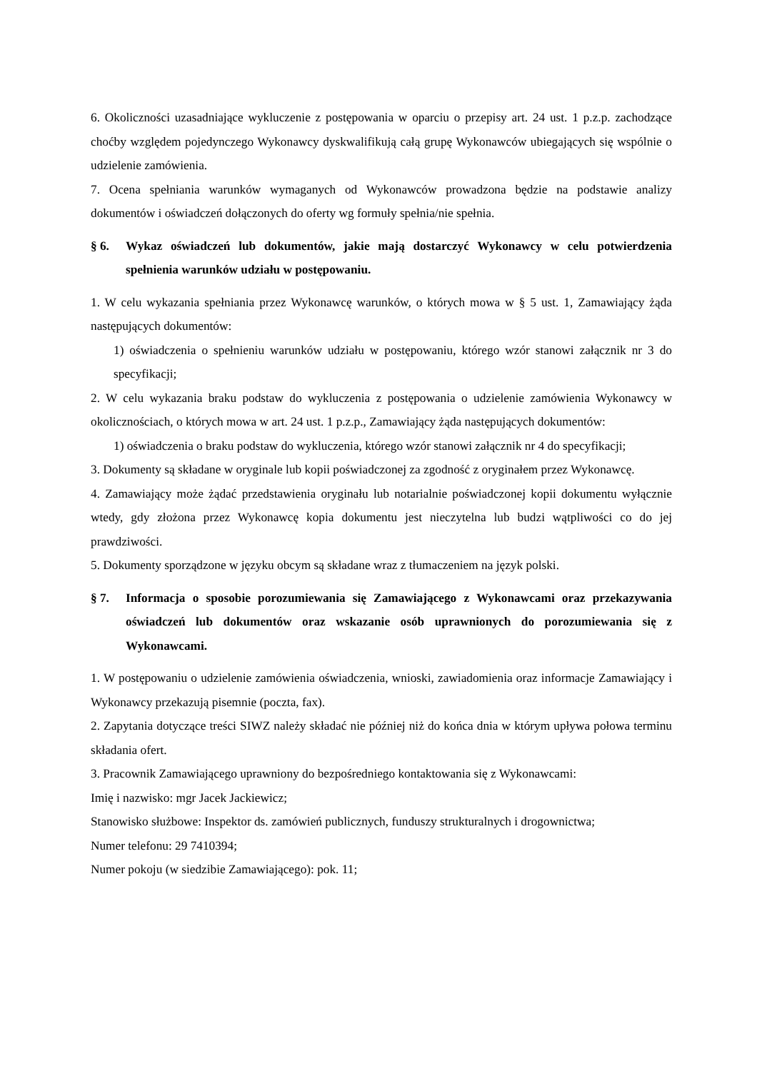6. Okoliczności uzasadniające wykluczenie z postępowania w oparciu o przepisy art. 24 ust. 1 p.z.p. zachodzące choćby względem pojedynczego Wykonawcy dyskwalifikują całą grupę Wykonawców ubiegających się wspólnie o udzielenie zamówienia.
7. Ocena spełniania warunków wymaganych od Wykonawców prowadzona będzie na podstawie analizy dokumentów i oświadczeń dołączonych do oferty wg formuły spełnia/nie spełnia.
§ 6. Wykaz oświadczeń lub dokumentów, jakie mają dostarczyć Wykonawcy w celu potwierdzenia spełnienia warunków udziału w postępowaniu.
1. W celu wykazania spełniania przez Wykonawcę warunków, o których mowa w § 5 ust. 1, Zamawiający żąda następujących dokumentów:
1) oświadczenia o spełnieniu warunków udziału w postępowaniu, którego wzór stanowi załącznik nr 3 do specyfikacji;
2. W celu wykazania braku podstaw do wykluczenia z postępowania o udzielenie zamówienia Wykonawcy w okolicznościach, o których mowa w art. 24 ust. 1 p.z.p., Zamawiający żąda następujących dokumentów:
1) oświadczenia o braku podstaw do wykluczenia, którego wzór stanowi załącznik nr 4 do specyfikacji;
3. Dokumenty są składane w oryginale lub kopii poświadczonej za zgodność z oryginałem przez Wykonawcę.
4. Zamawiający może żądać przedstawienia oryginału lub notarialnie poświadczonej kopii dokumentu wyłącznie wtedy, gdy złożona przez Wykonawcę kopia dokumentu jest nieczytelna lub budzi wątpliwości co do jej prawdziwości.
5. Dokumenty sporządzone w języku obcym są składane wraz z tłumaczeniem na język polski.
§ 7. Informacja o sposobie porozumiewania się Zamawiającego z Wykonawcami oraz przekazywania oświadczeń lub dokumentów oraz wskazanie osób uprawnionych do porozumiewania się z Wykonawcami.
1. W postępowaniu o udzielenie zamówienia oświadczenia, wnioski, zawiadomienia oraz informacje Zamawiający i Wykonawcy przekazują pisemnie (poczta, fax).
2. Zapytania dotyczące treści SIWZ należy składać nie później niż do końca dnia w którym upływa połowa terminu składania ofert.
3. Pracownik Zamawiającego uprawniony do bezpośredniego kontaktowania się z Wykonawcami:
Imię i nazwisko: mgr Jacek Jackiewicz;
Stanowisko służbowe: Inspektor ds. zamówień publicznych, funduszy strukturalnych i drogownictwa;
Numer telefonu: 29 7410394;
Numer pokoju (w siedzibie Zamawiającego): pok. 11;